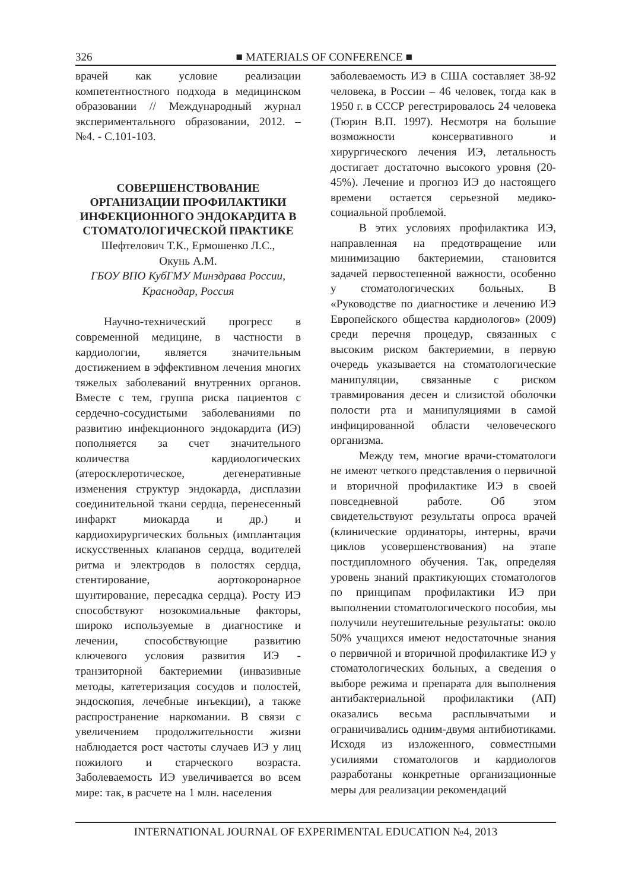326 ■ MATERIALS OF CONFERENCE ■
врачей как условие реализации компетентностного подхода в медицинском образовании // Международный журнал экспериментального образовании, 2012. – №4. - С.101-103.
СОВЕРШЕНСТВОВАНИЕ ОРГАНИЗАЦИИ ПРОФИЛАКТИКИ ИНФЕКЦИОННОГО ЭНДОКАРДИТА В СТОМАТОЛОГИЧЕСКОЙ ПРАКТИКЕ
Шефтелович Т.К., Ермошенко Л.С.,
Окунь А.М.
ГБОУ ВПО КубГМУ Минздрава России,
Краснодар, Россия
Научно-технический прогресс в современной медицине, в частности в кардиологии, является значительным достижением в эффективном лечения многих тяжелых заболеваний внутренних органов. Вместе с тем, группа риска пациентов с сердечно-сосудистыми заболеваниями по развитию инфекционного эндокардита (ИЭ) пополняется за счет значительного количества кардиологических (атеросклеротическое, дегенеративные изменения структур эндокарда, дисплазии соединительной ткани сердца, перенесенный инфаркт миокарда и др.) и кардиохирургических больных (имплантация искусственных клапанов сердца, водителей ритма и электродов в полостях сердца, стентирование, аортокоронарное шунтирование, пересадка сердца). Росту ИЭ способствуют нозокомиальные факторы, широко используемые в диагностике и лечении, способствующие развитию ключевого условия развития ИЭ - транзиторной бактериемии (инвазивные методы, катетеризация сосудов и полостей, эндоскопия, лечебные инъекции), а также распространение наркомании. В связи с увеличением продолжительности жизни наблюдается рост частоты случаев ИЭ у лиц пожилого и старческого возраста. Заболеваемость ИЭ увеличивается во всем мире: так, в расчете на 1 млн. населения
заболеваемость ИЭ в США составляет 38-92 человека, в России – 46 человек, тогда как в 1950 г. в СССР регестрировалось 24 человека (Тюрин В.П. 1997). Несмотря на большие возможности консервативного и хирургического лечения ИЭ, летальность достигает достаточно высокого уровня (20-45%). Лечение и прогноз ИЭ до настоящего времени остается серьезной медико-социальной проблемой.
В этих условиях профилактика ИЭ, направленная на предотвращение или минимизацию бактериемии, становится задачей первостепенной важности, особенно у стоматологических больных. В «Руководстве по диагностике и лечению ИЭ Европейского общества кардиологов» (2009) среди перечня процедур, связанных с высоким риском бактериемии, в первую очередь указывается на стоматологические манипуляции, связанные с риском травмирования десен и слизистой оболочки полости рта и манипуляциями в самой инфицированной области человеческого организма.
Между тем, многие врачи-стоматологи не имеют четкого представления о первичной и вторичной профилактике ИЭ в своей повседневной работе. Об этом свидетельствуют результаты опроса врачей (клинические ординаторы, интерны, врачи циклов усовершенствования) на этапе постдипломного обучения. Так, определяя уровень знаний практикующих стоматологов по принципам профилактики ИЭ при выполнении стоматологического пособия, мы получили неутешительные результаты: около 50% учащихся имеют недостаточные знания о первичной и вторичной профилактике ИЭ у стоматологических больных, а сведения о выборе режима и препарата для выполнения антибактериальной профилактики (АП) оказались весьма расплывчатыми и ограничивались одним-двумя антибиотиками. Исходя из изложенного, совместными усилиями стоматологов и кардиологов разработаны конкретные организационные меры для реализации рекомендаций
INTERNATIONAL JOURNAL OF EXPERIMENTAL EDUCATION №4, 2013